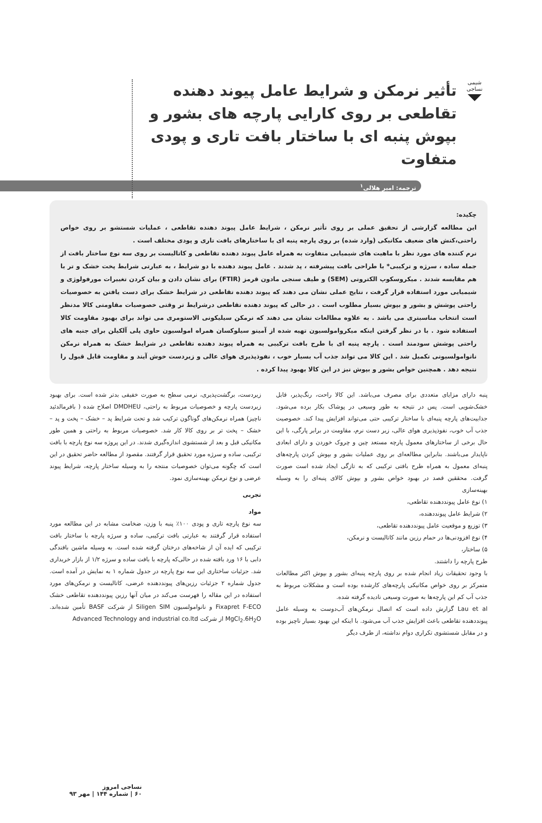شیمی نساجی
تأثیر نرمکن و شرایط عامل پیوند دهنده تقاطعی بر روی کارایی پارچه های بشور و بپوش پنبه ای با ساختار بافت تاری و پودی متفاوت
ترجمه: امیر هلالی<sup>۱</sup>
چکیده:
این مطالعه گزارشی از تحقیق عملی بر روی تأثیر نرمکن ، شرایط عامل پیوند دهنده تقاطعی ، عملیات شستشو بر روی خواص راحتی،کنش های ضعیف مکانیکی (وارد شده) بر روی پارچه پنبه ای با ساختارهای بافت تاری و پودی مختلف است .
نرم کننده های مورد نظر با ماهیت های شیمیایی متفاوت به همراه عامل پیوند دهنده تقاطعی و کاتالیست بر روی سه نوع ساختار بافت از جمله ساده ، سرژه و ترکیبی* با طراحی بافت پیشرفته ، پد شدند . عامل پیوند دهنده با دو شرایط ، به عبارتی شرایط پخت خشک و تر با هم مقایسه شدند . میکروسکوپ الکترونی (SEM) و طیف سنجی مادون قرمز (FTIR) برای نشان دادن و بیان کردن تغییرات مورفولوژی و شیمیایی مورد استفاده قرار گرفت ، نتایج عملی نشان می دهند که پیوند دهنده تقاطعی در شرایط خشک برای دست یافتن به خصوصیات راحتی پوشش و بشور و بپوش بسیار مطلوب است . در حالی که پیوند دهنده تقاطعی درشرایط تر وقتی خصوصیات مقاومتی کالا مدنظر است انتخاب مناسبتری می باشد . به علاوه مطالعات نشان می دهند که نرمکن سیلیکونی الاستومری می تواند برای بهبود مقاومت کالا استفاده شود . با در نظر گرفتن اینکه میکروامولسیون تهیه شده از آمینو سیلوکسان همراه امولسیون حاوی پلی آلکیلن برای جنبه های راحتی پوشش سودمند است . پارچه پنبه ای با طرح بافت ترکیبی به همراه پیوند دهنده تقاطعی در شرایط خشک به همراه نرمکن نانوامولسیونی تکمیل شد . این کالا می تواند جذب آب بسیار خوب ، نفوذپذیری هوای عالی و زیردست خوش آیند و مقاومت قابل قبول را نتیجه دهد . همچنین خواص بشور و بپوش نیز در این کالا بهبود پیدا کرده .
پنبه دارای مزایای متعددی برای مصرف می‌باشد. این کالا راحت، رنگ‌پذیر، قابل خشک‌شویی است. پس در نتیجه به طور وسیعی در پوشاک بکار برده می‌شود. جذابیت‌های پارچه پنبه‌ای با ساختار ترکیبی حتی می‌تواند افزایش پیدا کند. خصوصیت جذب آب خوب، نفوذپذیری هوای عالی، زیر دست نرم، مقاومت در برابر پارگی، با این حال برخی از ساختارهای معمول پارچه مستعد چین و چروک خوردن و دارای ابعادی ناپایدار می‌باشند. بنابراین مطالعه‌ای بر روی عملیات بشور و بپوش کردن پارچه‌های پنبه‌ای معمول به همراه طرح بافتی ترکیبی که به تازگی ایجاد شده است صورت گرفت. محققین قصد در بهبود خواص بشور و بپوش کالای پنبه‌ای را به وسیله بهینه‌سازی
۱) نوع عامل پیونددهنده تقاطعی،
۲) شرایط عامل پیونددهنده،
۳) توزیع و موقعیت عامل پیونددهنده تقاطعی،
۴) نوع افزودنی‌ها در حمام رزین مانند کاتالیست و نرمکن،
۵) ساختار،
طرح پارچه را داشتند.
با وجود تحقیقات زیاد انجام شده بر روی پارچه پنبه‌ای بشور و بپوش اکثر مطالعات متمرکز بر روی خواص مکانیکی پارچه‌های کارشده بوده است و مشکلات مربوط به جذب آب کم این پارچه‌ها به صورت وسیعی نادیده گرفته شده.
Lau et al گزارش داده است که اتصال نرمکن‌های آب‌دوست به وسیله عامل پیونددهنده تقاطعی باعث افزایش جذب آب می‌شود. با اینکه این بهبود بسیار ناچیز بوده و در مقابل شستشوی تکراری دوام نداشته، از طرف دیگر
زیردست، برگشت‌پذیری، نرمی سطح به صورت خفیفی بدتر شده است. برای بهبود زیردست پارچه و خصوصیات مربوط به راحتی، DMDHEU اصلاح شده ( بافرمالدئید ناچیز) همراه نرمکن‌های گوناگون ترکیب شد و تحت شرایط پد – خشک – پخت و پد – خشک – پخت تر بر روی کالا کار شد. خصوصیات مربوط به راحتی و همین طور مکانیکی قبل و بعد از شستشوی اندازه‌گیری شدند. در این پروژه سه نوع پارچه با بافت ترکیبی، ساده و سرژه مورد تحقیق قرار گرفتند. مقصود از مطالعه حاضر تحقیق در این است که چگونه می‌توان خصوصیات منتجه را به وسیله ساختار پارچه، شرایط پیوند عرضی و نوع نرمکن بهینه‌سازی نمود.
تجربی
مواد
سه نوع پارچه تاری و پودی ۱۰۰٪ پنبه با وزن، ضخامت مشابه در این مطالعه مورد استفاده قرار گرفتند به عبارتی بافت ترکیبی، ساده و سرژه پارچه با ساختار بافت ترکیبی که ایده آن از شاخه‌های درختان گرفته شده است. به وسیله ماشین بافندگی دابی با ۱۶ ورد بافته شده در حالی‌که پارچه با بافت ساده و سرژه ۱/۲ از بازار خریداری شد. جزئیات ساختاری این سه نوع پارچه در جدول شماره ۱ به نمایش در آمده است. جدول شماره ۲ جزئیات رزین‌های پیونددهنده عرضی، کاتالیست و نرمکن‌های مورد استفاده در این مقاله را فهرست می‌کند در میان آنها رزین پیونددهنده تقاطعی خشک Fixapret F-ECO و نانوامولسیون Siligen SIM از شرکت BASF تأمین شده‌اند. MgCl<sub>2</sub>.6H<sub>2</sub>O از شرکت Advanced Technology and industrial co.ltd
نساجی امروز
۶۰ | شماره ۱۴۴ | مهر ۹۳